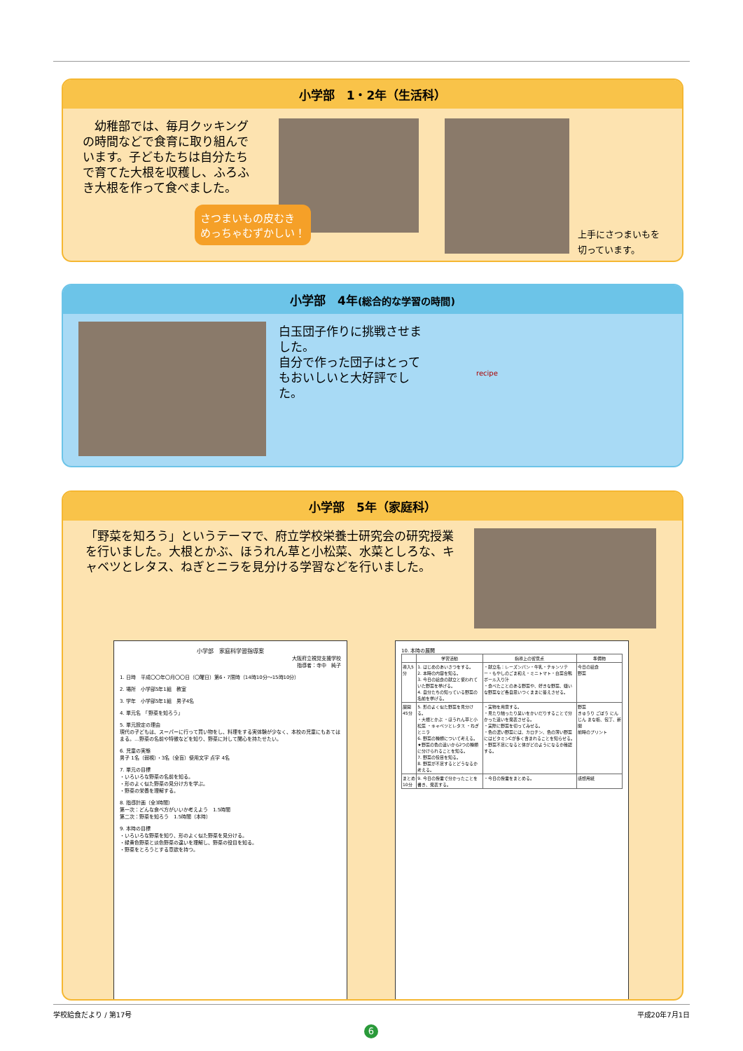小学部　1・2年（生活科）
　幼稚部では、毎月クッキングの時間などで食育に取り組んでいます。子どもたちは自分たちで育てた大根を収穫し、ふろふき大根を作って食べました。
さつまいもの皮むき
めっちゃむずかしい！
上手にさつまいもを
切っています。
小学部　4年(総合的な学習の時間)
白玉団子作りに挑戦させました。
自分で作った団子はとってもおいしいと大好評でした。
recipe
小学部　5年（家庭科）
「野菜を知ろう」というテーマで、府立学校栄養士研究会の研究授業を行いました。大根とかぶ、ほうれん草と小松菜、水菜としろな、キャベツとレタス、ねぎとニラを見分ける学習などを行いました。
小学部　家庭科学習指導案
大阪府立視覚支援学校
指導者：寺中　純子
1. 日時　平成〇〇年〇月〇〇日（〇曜日）第6・7限時（14時10分～15時10分）
2. 場所　小学部5年1組　教室
3. 学年　小学部5年1組　男子4名
4. 単元名　「野菜を知ろう」
5. 単元設定の理由
現代の子どもは、スーパーに行って買い物をし、料理をする実体験が少なく、本校の児童にもあてはまる。…野菜の名前や特徴などを知り、野菜に対して関心を持たせたい。
6. 児童の実態
男子 1名（弱視）・3名（全盲）使用文字 点字 4名
7. 単元の目標
・いろいろな野菜の名前を知る。
・形のよく似た野菜の見分け方を学ぶ。
・野菜の栄養を理解する。
8. 指導計画（全3時間）
第一次：どんな食べ方がいいか考えよう　1.5時間
第二次：野菜を知ろう　1.5時間（本時）
9. 本時の目標
・いろいろな野菜を知り、形のよく似た野菜を見分ける。
・緑黄色野菜と淡色野菜の違いを理解し、野菜の役目を知る。
・野菜をとろうとする意欲を持つ。
10. 本時の展開
| | 学習活動 | 指導上の留意点 | 準備物 |
| --- | --- | --- | --- |
| 導入5分 | 1. はじめのあいさつをする。 2. 本時の内容を知る。 3. 今日の給食の献立と使われていた野菜を挙げる。 4. 自分たちの知っている野菜の名前を挙げる。 | ・献立名：レーズンパン・牛乳・チキンソテー・もやしのごま和え・ミニトマト・白菜合鴨ボール入り汁 ・食べたことのある野菜や、好きな野菜、嫌いな野菜など各自思いつくままに答えさせる。 | 今日の給食 野菜 |
| 展開45分 | 5. 形のよく似た野菜を見分ける。 ・大根とかぶ ・ほうれん草と小松菜 ・キャベツとレタス ・ねぎとニラ 6. 野菜の種類について考える。 ★野菜の色の違いから2つの種類に分けられることを知る。 7. 野菜の役目を知る。 8. 野菜が不足するとどうなるか考える。 | ・実物を用意する。 ・見たり触ったり臭いをかいだりすることで分かった違いを発表させる。 ・実際に野菜を切ってみせる。 ・色の濃い野菜には、カロチン、色の薄い野菜にはビタミンCが多く含まれることを知らせる。 ・野菜不足になると体がどのようになるか確認する。 | 野菜 きゅうり ごぼう にんじん まな板、包丁、新聞 前時のプリント |
| まとめ10分 | 9. 今日の授業で分かったことを書き、発表する。 | ・今日の授業をまとめる。 | 感想用紙 |
学校給食だより / 第17号 平成20年7月1日
6